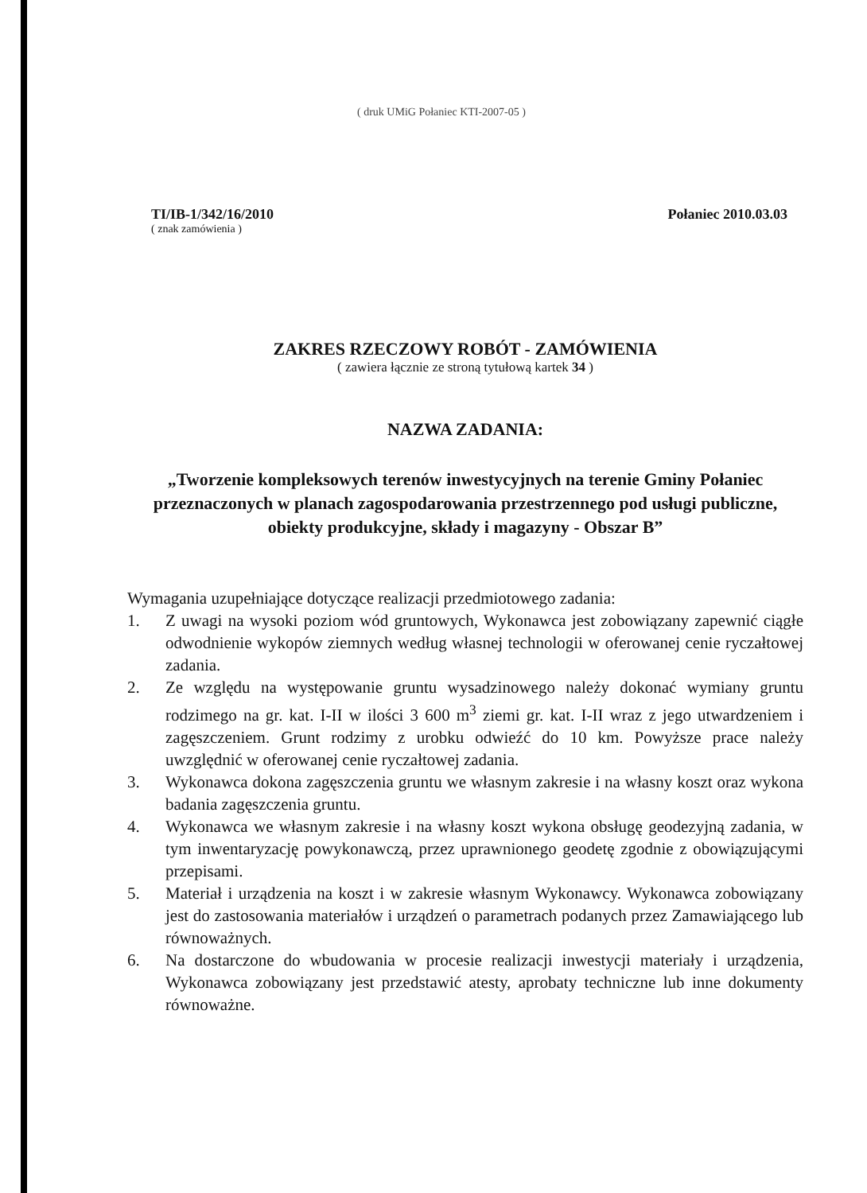( druk UMiG Połaniec KTI-2007-05 )
TI/IB-1/342/16/2010
( znak zamówienia )
Połaniec 2010.03.03
ZAKRES RZECZOWY ROBÓT - ZAMÓWIENIA
( zawiera łącznie ze stroną tytułową kartek 34 )
NAZWA ZADANIA:
„Tworzenie kompleksowych terenów inwestycyjnych na terenie Gminy Połaniec przeznaczonych w planach zagospodarowania przestrzennego pod usługi publiczne, obiekty produkcyjne, składy i magazyny - Obszar B”
Wymagania uzupełniające dotyczące realizacji przedmiotowego zadania:
1. Z uwagi na wysoki poziom wód gruntowych, Wykonawca jest zobowiązany zapewnić ciągłe odwodnienie wykopów ziemnych według własnej technologii w oferowanej cenie ryczałtowej zadania.
2. Ze względu na występowanie gruntu wysadzinowego należy dokonać wymiany gruntu rodzimego na gr. kat. I-II w ilości 3 600 m<sup>3</sup> ziemi gr. kat. I-II wraz z jego utwardzeniem i zagęszczeniem. Grunt rodzimy z urobku odwieźć do 10 km. Powyższe prace należy uwzględnić w oferowanej cenie ryczałtowej zadania.
3. Wykonawca dokona zagęszczenia gruntu we własnym zakresie i na własny koszt oraz wykona badania zagęszczenia gruntu.
4. Wykonawca we własnym zakresie i na własny koszt wykona obsługę geodezyjną zadania, w tym inwentaryzację powykonawczą, przez uprawnionego geodetę zgodnie z obowiązującymi przepisami.
5. Materiał i urządzenia na koszt i w zakresie własnym Wykonawcy. Wykonawca zobowiązany jest do zastosowania materiałów i urządzeń o parametrach podanych przez Zamawiającego lub równoważnych.
6. Na dostarczone do wbudowania w procesie realizacji inwestycji materiały i urządzenia, Wykonawca zobowiązany jest przedstawić atesty, aprobaty techniczne lub inne dokumenty równoważne.